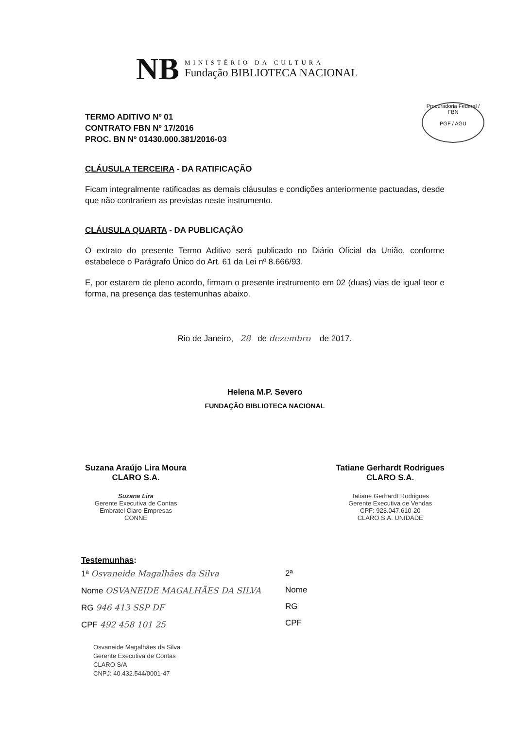NB
MINISTÉRIO DA CULTURA
Fundação BIBLIOTECA NACIONAL
Procuradoria Federal / FBN
PGF / AGU
TERMO ADITIVO Nº 01
CONTRATO FBN Nº 17/2016
PROC. BN Nº 01430.000.381/2016-03
CLÁUSULA TERCEIRA - DA RATIFICAÇÃO
Ficam integralmente ratificadas as demais cláusulas e condições anteriormente pactuadas, desde que não contrariem as previstas neste instrumento.
CLÁUSULA QUARTA - DA PUBLICAÇÃO
O extrato do presente Termo Aditivo será publicado no Diário Oficial da União, conforme estabelece o Parágrafo Único do Art. 61 da Lei nº 8.666/93.
E, por estarem de pleno acordo, firmam o presente instrumento em 02 (duas) vias de igual teor e forma, na presença das testemunhas abaixo.
Rio de Janeiro, 28 de dezembro de 2017.
Helena M.P. Severo
FUNDAÇÃO BIBLIOTECA NACIONAL
Suzana Araújo Lira Moura
CLARO S.A.
Suzana Lira
Gerente Executiva de Contas
Embratel Claro Empresas
CONNE
Tatiane Gerhardt Rodrigues
CLARO S.A.
Tatiane Gerhardt Rodrigues
Gerente Executiva de Vendas
CPF: 923.047.610-20
CLARO S.A. UNIDADE
Testemunhas:
1ª Osvaneide Magalhães da Silva
Nome OSVANEIDE MAGALHÃES DA SILVA
RG 946 413 SSP DF
CPF 492 458 101 25
Osvaneide Magalhães da Silva
Gerente Executiva de Contas
CLARO S/A
CNPJ: 40.432.544/0001-47
2ª
Nome
RG
CPF